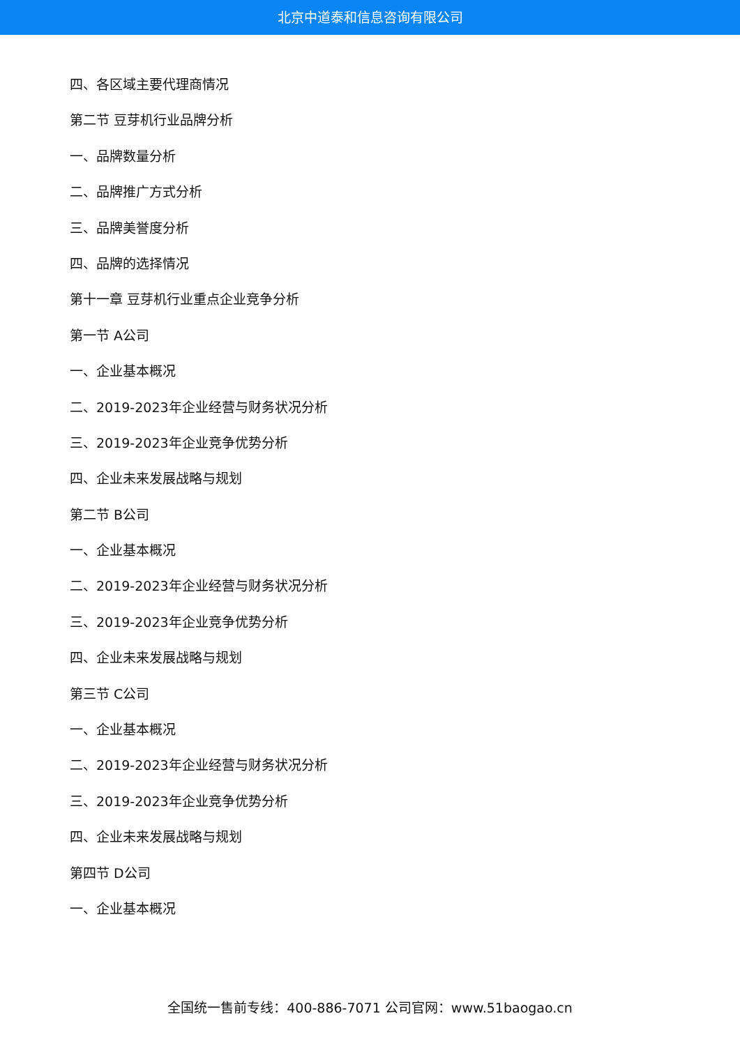北京中道泰和信息咨询有限公司
四、各区域主要代理商情况
第二节 豆芽机行业品牌分析
一、品牌数量分析
二、品牌推广方式分析
三、品牌美誉度分析
四、品牌的选择情况
第十一章 豆芽机行业重点企业竞争分析
第一节 A公司
一、企业基本概况
二、2019-2023年企业经营与财务状况分析
三、2019-2023年企业竞争优势分析
四、企业未来发展战略与规划
第二节 B公司
一、企业基本概况
二、2019-2023年企业经营与财务状况分析
三、2019-2023年企业竞争优势分析
四、企业未来发展战略与规划
第三节 C公司
一、企业基本概况
二、2019-2023年企业经营与财务状况分析
三、2019-2023年企业竞争优势分析
四、企业未来发展战略与规划
第四节 D公司
一、企业基本概况
全国统一售前专线：400-886-7071 公司官网：www.51baogao.cn